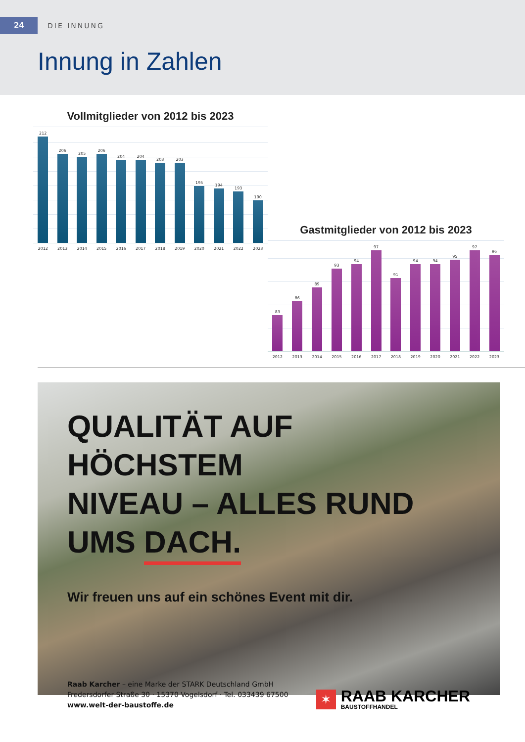24
DIE INNUNG
Innung in Zahlen
Vollmitglieder von 2012 bis 2023
212
206
205
206
204
204
203
203
195
194
193
190
2012 2013 2014 2015 2016 2017 2018 2019 2020 2021 2022 2023
Gastmitglieder von 2012 bis 2023
83
86
89
93
94
97
91
94
94
95
97
96
2012 2013 2014 2015 2016 2017 2018 2019 2020 2021 2022 2023
QUALITÄT AUF HÖCHSTEM
NIVEAU – ALLES RUND
UMS DACH.
Wir freuen uns auf ein schönes Event mit dir.
Raab Karcher – eine Marke der STARK Deutschland GmbH
Fredersdorfer Straße 30 · 15370 Vogelsdorf · Tel. 033439 67500
www.welt-der-baustoffe.de
✶
RAAB KARCHER
BAUSTOFFHANDEL